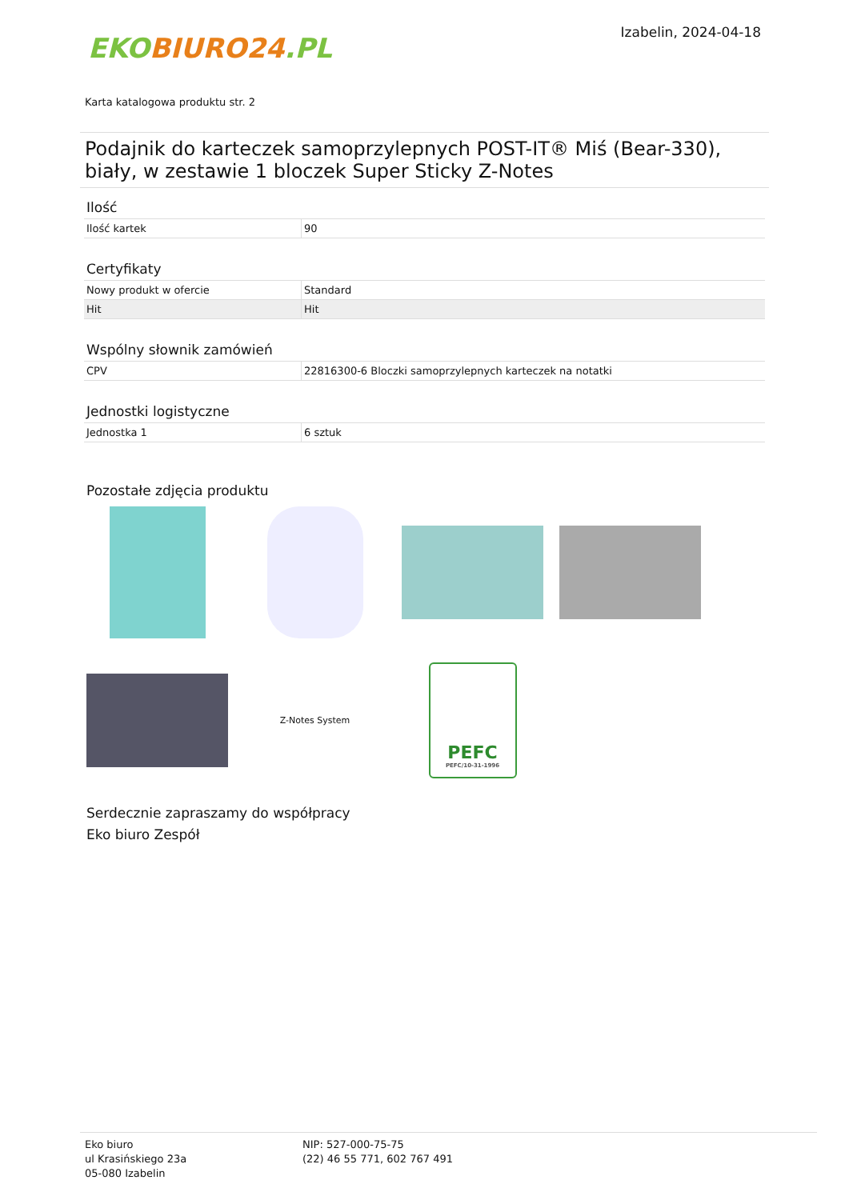EKO BIURO24.PL
Izabelin, 2024-04-18
Karta katalogowa produktu str. 2
Podajnik do karteczek samoprzylepnych POST-IT® Miś (Bear-330), biały, w zestawie 1 bloczek Super Sticky Z-Notes
Ilość
| Ilość kartek | 90 |
Certyfikaty
| Nowy produkt w ofercie | Standard |
| Hit | Hit |
Wspólny słownik zamówień
| CPV | 22816300-6 Bloczki samoprzylepnych karteczek na notatki |
Jednostki logistyczne
| Jednostka 1 | 6 sztuk |
Pozostałe zdjęcia produktu
Z-Notes System
PEFC
PEFC/10-31-1996
Serdecznie zapraszamy do współpracy
Eko biuro Zespół
Eko biuro
ul Krasińskiego 23a
05-080 Izabelin
NIP: 527-000-75-75
(22) 46 55 771, 602 767 491